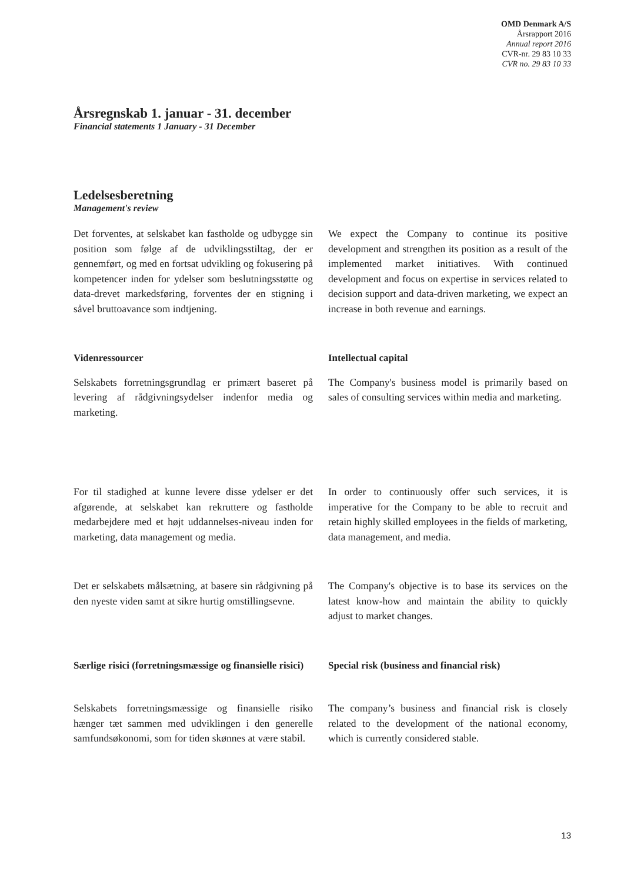OMD Denmark A/S
Årsrapport 2016
Annual report 2016
CVR-nr. 29 83 10 33
CVR no. 29 83 10 33
Årsregnskab 1. januar - 31. december
Financial statements 1 January - 31 December
Ledelsesberetning
Management's review
Det forventes, at selskabet kan fastholde og udbygge sin position som følge af de udviklingsstiltag, der er gennemført, og med en fortsat udvikling og fokusering på kompetencer inden for ydelser som beslutningsstøtte og data-drevet markedsføring, forventes der en stigning i såvel bruttoavance som indtjening.
We expect the Company to continue its positive development and strengthen its position as a result of the implemented market initiatives. With continued development and focus on expertise in services related to decision support and data-driven marketing, we expect an increase in both revenue and earnings.
Videnressourcer Intellectual capital
Selskabets forretningsgrundlag er primært baseret på levering af rådgivningsydelser indenfor media og marketing.
The Company's business model is primarily based on sales of consulting services within media and marketing.
For til stadighed at kunne levere disse ydelser er det afgørende, at selskabet kan rekruttere og fastholde medarbejdere med et højt uddannelses-niveau inden for marketing, data management og media.
In order to continuously offer such services, it is imperative for the Company to be able to recruit and retain highly skilled employees in the fields of marketing, data management, and media.
Det er selskabets målsætning, at basere sin rådgivning på den nyeste viden samt at sikre hurtig omstillingsevne.
The Company's objective is to base its services on the latest know-how and maintain the ability to quickly adjust to market changes.
Særlige risici (forretningsmæssige og finansielle risici)
Special risk (business and financial risk)
Selskabets forretningsmæssige og finansielle risiko hænger tæt sammen med udviklingen i den generelle samfundsøkonomi, som for tiden skønnes at være stabil.
The company’s business and financial risk is closely related to the development of the national economy, which is currently considered stable.
13